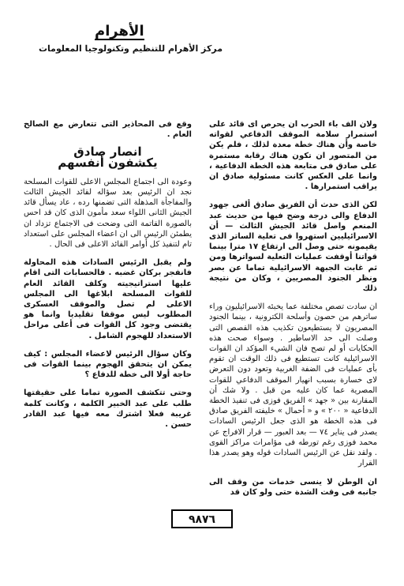الأهرام
مركز الأهرام للتنظيم وتكنولوجيا المعلومات
ولان الف باء الحرب ان يحرص اى قائد على استمرار سلامة الموقف الدفاعي لقواته خاصة وأن هناك خطة معدة لذلك ، فلم يكن من المتصور ان تكون هناك رقابة مستمرة على صادق فى متابعة هذه الخطة الدفاعية ، وانما على العكس كانت مسئولية صادق ان يراقب استمرارها .
لكن الذى حدث أن الفريق صادق ألغى جهود الدفاع والى درجة وضح فيها من حديث عبد المنعم واصل قائد الجيش الثالث — أن الاسرائيليين استهروا فى تعلية الساتر الذى يقيمونه حتى وصل الى ارتفاع ١٧ مترا بينما قواتنا أوقفت عمليات التعلية لسواترها ومن ثم غابت الجبهة الاسرائيلية تماما عن بصر ونظر الجنود المصريين ، وكان من نتيجة ذلك
ان سادت تصص مختلفة عما يخبئه الاسرائيليون وراء ساترهم من حصون وأسلحة الكترونية ، بينما الجنود المصريون لا يستطيعون تكذيب هذه القصص التى وصلت الى حد الاساطير . وسواء صحت هذه الحكايات أو لم تصح فان الشيء المؤكد ان القوات الاسرائيلية كانت تستطيع فى ذلك الوقت ان تقوم بأى عمليات فى الضفة الغربية وتعود دون التعرض لاى خسارة بسبب انهيار الموقف الدفاعي للقوات المصرية عما كان عليه من قبل . ولا شك أن المقارنة بين « جهد » الفريق فوزى فى تنفيذ الخطة الدفاعية « ٢٠٠ » و « أحمال » خليفته الفريق صادق فى هذه الخطة هو الذى جعل الرئيس السادات يصدر فى يناير ٧٤ — بعد العبور — قرار الافراج عن محمد فوزى رغم تورطه فى مؤامرات مراكز القوى . ولقد نقل عن الرئيس السادات قوله وهو يصدر هذا القرار
ان الوطن لا ينسى خدمات من وقف الى جانبه فى وقت الشدة حتى ولو كان قد
وقع فى المحاذير التى تتعارض مع الصالح العام .
انصار صادق
يكشفون أنفسهم
وعودة الى اجتماع المجلس الاعلى للقوات المسلحة نجد ان الرئيس بعد سؤاله لقائد الجيش الثالث والمفاجأة المذهلة التى تضمنها رده ، عاد يسأل قائد الجيش الثانى اللواء سعد مأمون الذى كان قد احس بالصورة القاتمة التى وضحت فى الاجتماع تزداد ان يطمئن الرئيس الى ان اعضاء المجلس على استعداد تام لتنفيذ كل أوامر القائد الاعلى فى الحال .
ولم يقبل الرئيس السادات هذه المحاولة فانفجر بركان غضبه . فالحسابات التى اقام عليها استراتيجيته وكلف القائد العام للقوات المسلحة ابلاغها الى المجلس الاعلى لم تصل والموقف العسكرى المطلوب ليس موقفا تقليديا وانما هو يقتضى وجود كل القوات فى أعلى مراحل الاستعداد للهجوم الشامل .
وكان سؤال الرئيس لاعضاء المجلس : كيف يمكن ان يتحقق الهجوم بينما القوات فى حاجة أولا الى خطة للدفاع ؟
وحتى تتكشف الصورة تماما على حقيقتها طلب على عبد الخبير الكلمة ، وكانت كلمة غريبة فعلا اشترك معه فيها عبد القادر حسن .
٩٨٧٦